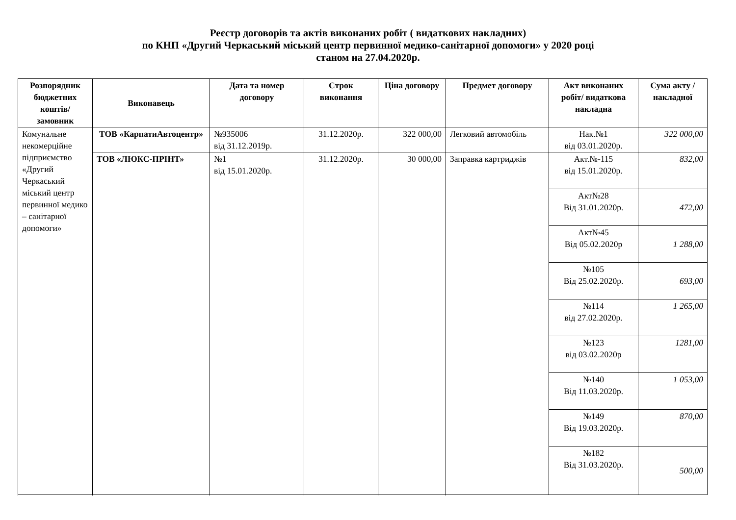Реєстр договорів та актів виконаних робіт ( видаткових накладних)
по КНП «Другий Черкаський міський центр первинної медико-санітарної допомоги» у 2020 році
станом на 27.04.2020р.
| Розпорядник бюджетних коштів/ замовник | Виконавець | Дата та номер договору | Строк виконання | Ціна договору | Предмет договору | Акт виконаних робіт/ видаткова накладна | Сума акту / накладної |
| --- | --- | --- | --- | --- | --- | --- | --- |
| Комунальне некомерційне підприємство «Другий Черкаський міський центр первинної медико – санітарної допомоги» | ТОВ «КарпатиАвтоцентр» | №935006 від 31.12.2019р. | 31.12.2020р. | 322 000,00 | Легковий автомобіль | Нак.№1 від 03.01.2020р. | 322 000,00 |
| | ТОВ «ЛЮКС-ПРІНТ» | №1 від 15.01.2020р. | 31.12.2020р. | 30 000,00 | Заправка картриджів | Акт.№-115 від 15.01.2020р. | 832,00 |
| | | | | | | Акт№28 Від 31.01.2020р. | 472,00 |
| | | | | | | Акт№45 Від 05.02.2020р | 1 288,00 |
| | | | | | | №105 Від 25.02.2020р. | 693,00 |
| | | | | | | №114 від 27.02.2020р. | 1 265,00 |
| | | | | | | №123 від 03.02.2020р | 1281,00 |
| | | | | | | №140 Від 11.03.2020р. | 1 053,00 |
| | | | | | | №149 Від 19.03.2020р. | 870,00 |
| | | | | | | №182 Від 31.03.2020р. | 500,00 |